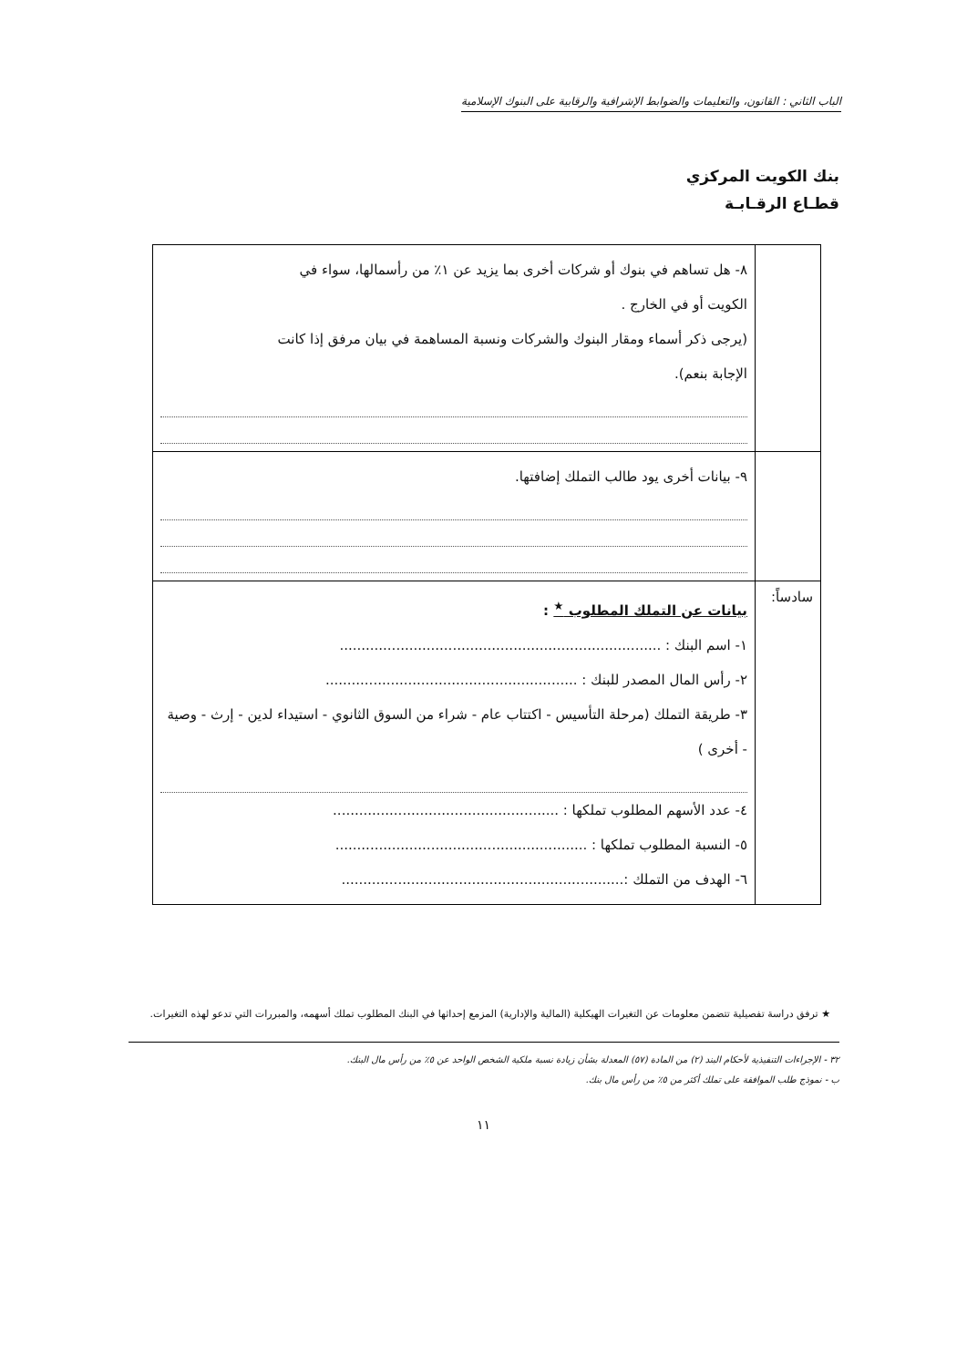الباب الثاني : القانون، والتعليمات والضوابط الإشرافية والرقابية على البنوك الإسلامية
بنك الكويت المركزي
قطـاع الرقـابـة
| | ٨- هل تساهم في بنوك أو شركات أخرى بما يزيد عن ١٪ من رأسمالها، سواء في الكويت أو في الخارج . (يرجى ذكر أسماء ومقار البنوك والشركات ونسبة المساهمة في بيان مرفق إذا كانت الإجابة بنعم). |
| | ٩- بيانات أخرى يود طالب التملك إضافتها. |
| سادساً: | بيانات عن التملك المطلوب <sup>★</sup> : ١- اسم البنك : .......................................................................... ٢- رأس المال المصدر للبنك : .......................................................... ٣- طريقة التملك (مرحلة التأسيس - اكتتاب عام - شراء من السوق الثانوي - استيداء لدين - إرث - وصية - أخرى ) ٤- عدد الأسهم المطلوب تملكها : .................................................... ٥- النسبة المطلوب تملكها : .......................................................... ٦- الهدف من التملك :................................................................. |
★ ترفق دراسة تفصيلية تتضمن معلومات عن التغيرات الهيكلية (المالية والإدارية) المزمع إحداثها في البنك المطلوب تملك أسهمه، والمبررات التي تدعو لهذه التغيرات.
٣٢ - الإجراءات التنفيذية لأحكام البند (٢) من المادة (٥٧) المعدلة بشأن زيادة نسبة ملكية الشخص الواحد عن ٥٪ من رأس مال البنك.
ب - نموذج طلب الموافقة على تملك أكثر من ٥٪ من رأس مال بنك.
١١